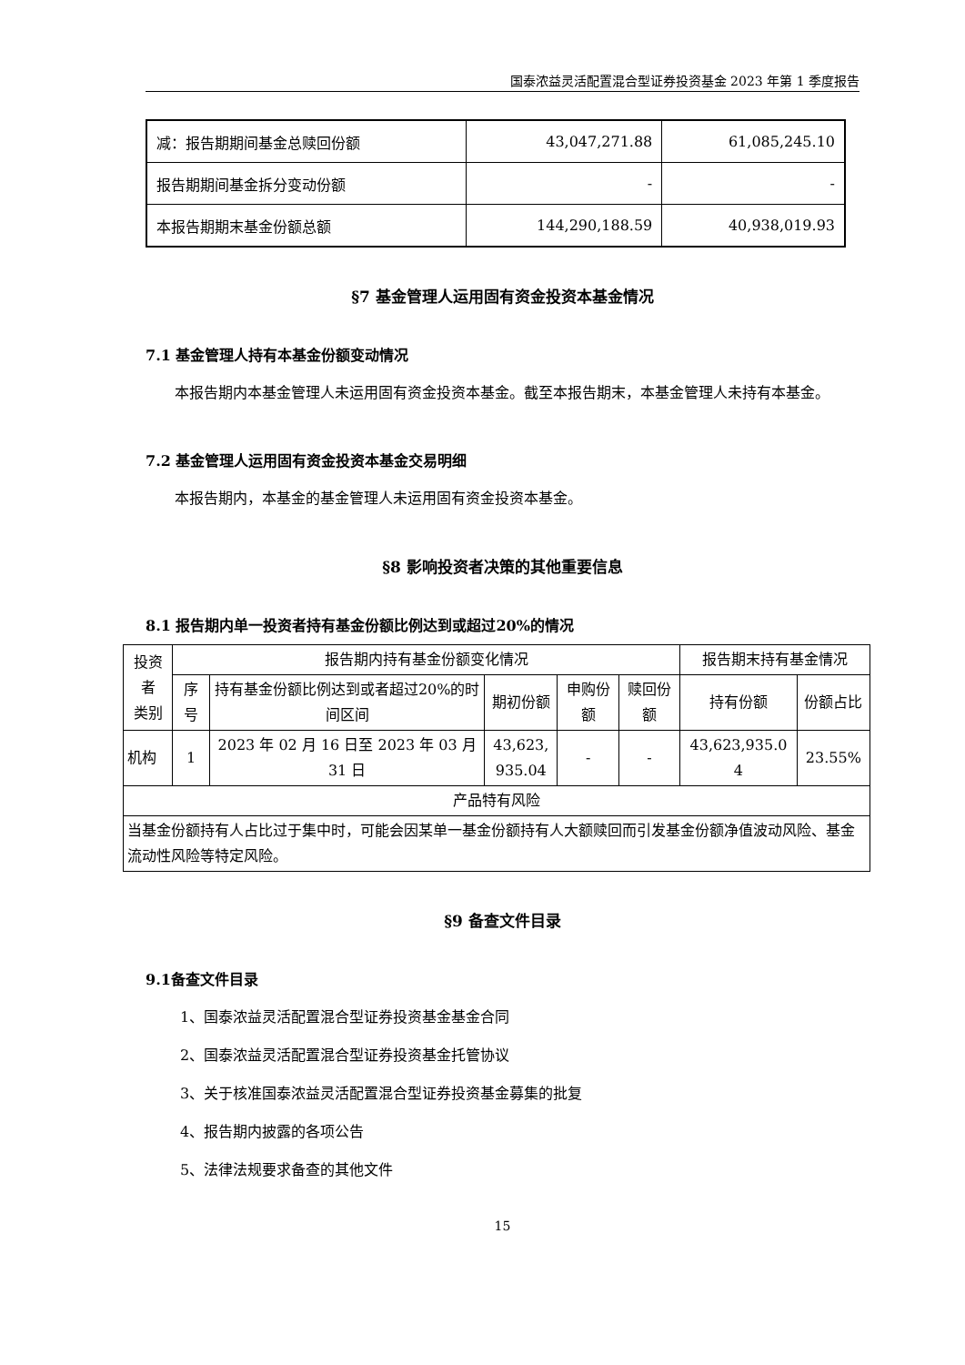国泰浓益灵活配置混合型证券投资基金 2023 年第 1 季度报告
| 减：报告期期间基金总赎回份额 | 43,047,271.88 | 61,085,245.10 |
| 报告期期间基金拆分变动份额 | - | - |
| 本报告期期末基金份额总额 | 144,290,188.59 | 40,938,019.93 |
§7 基金管理人运用固有资金投资本基金情况
7.1 基金管理人持有本基金份额变动情况
本报告期内本基金管理人未运用固有资金投资本基金。截至本报告期末，本基金管理人未持有本基金。
7.2 基金管理人运用固有资金投资本基金交易明细
本报告期内，本基金的基金管理人未运用固有资金投资本基金。
§8 影响投资者决策的其他重要信息
8.1 报告期内单一投资者持有基金份额比例达到或超过20%的情况
| 投资者 类别 | 报告期内持有基金份额变化情况 | | | | | 报告期末持有基金情况 | |
| --- | --- | --- | --- | --- | --- | --- | --- |
| | 序号 | 持有基金份额比例达到或者超过20%的时间区间 | 期初份额 | 申购份额 | 赎回份额 | 持有份额 | 份额占比 |
| 机构 | 1 | 2023 年 02 月 16 日至 2023 年 03 月 31 日 | 43,623, 935.04 | - | - | 43,623,935.0 4 | 23.55% |
| 产品特有风险 | | | | | | | |
| 当基金份额持有人占比过于集中时，可能会因某单一基金份额持有人大额赎回而引发基金份额净值波动风险、基金流动性风险等特定风险。 | | | | | | | |
§9 备查文件目录
9.1备查文件目录
1、国泰浓益灵活配置混合型证券投资基金基金合同
2、国泰浓益灵活配置混合型证券投资基金托管协议
3、关于核准国泰浓益灵活配置混合型证券投资基金募集的批复
4、报告期内披露的各项公告
5、法律法规要求备查的其他文件
15